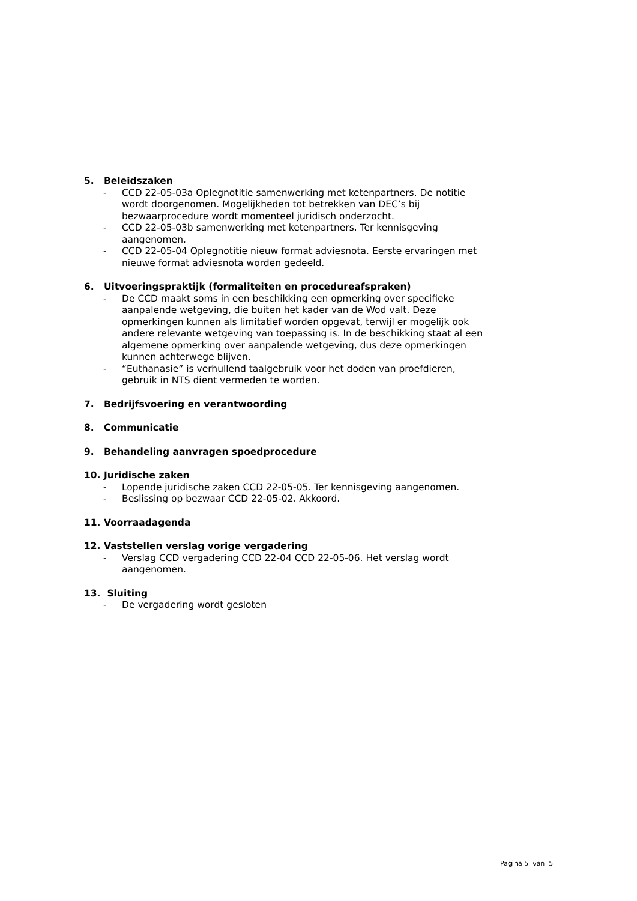5. Beleidszaken
- CCD 22-05-03a Oplegnotitie samenwerking met ketenpartners. De notitie wordt doorgenomen. Mogelijkheden tot betrekken van DEC’s bij bezwaarprocedure wordt momenteel juridisch onderzocht.
- CCD 22-05-03b samenwerking met ketenpartners. Ter kennisgeving aangenomen.
- CCD 22-05-04 Oplegnotitie nieuw format adviesnota. Eerste ervaringen met nieuwe format adviesnota worden gedeeld.
6. Uitvoeringspraktijk (formaliteiten en procedureafspraken)
- De CCD maakt soms in een beschikking een opmerking over specifieke aanpalende wetgeving, die buiten het kader van de Wod valt. Deze opmerkingen kunnen als limitatief worden opgevat, terwijl er mogelijk ook andere relevante wetgeving van toepassing is. In de beschikking staat al een algemene opmerking over aanpalende wetgeving, dus deze opmerkingen kunnen achterwege blijven.
- “Euthanasie” is verhullend taalgebruik voor het doden van proefdieren, gebruik in NTS dient vermeden te worden.
7. Bedrijfsvoering en verantwoording
8. Communicatie
9. Behandeling aanvragen spoedprocedure
10. Juridische zaken
- Lopende juridische zaken CCD 22-05-05. Ter kennisgeving aangenomen.
- Beslissing op bezwaar CCD 22-05-02. Akkoord.
11. Voorraadagenda
12. Vaststellen verslag vorige vergadering
- Verslag CCD vergadering CCD 22-04 CCD 22-05-06. Het verslag wordt aangenomen.
13. Sluiting
- De vergadering wordt gesloten
Pagina 5 van 5